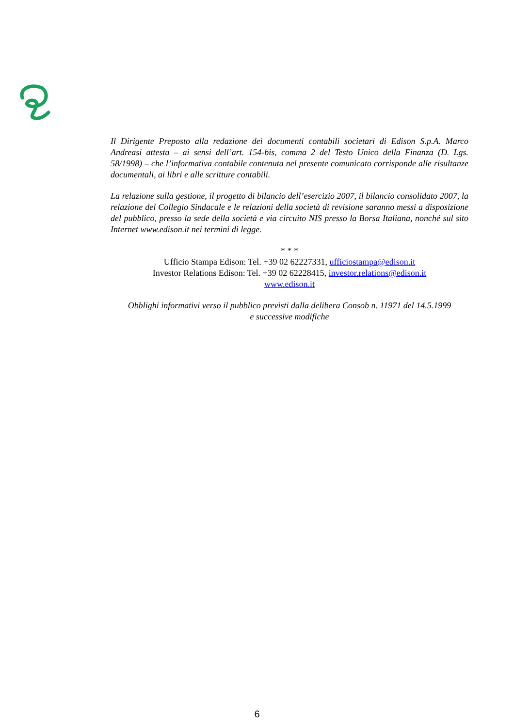Il Dirigente Preposto alla redazione dei documenti contabili societari di Edison S.p.A. Marco Andreasi attesta – ai sensi dell’art. 154-bis, comma 2 del Testo Unico della Finanza (D. Lgs. 58/1998) – che l’informativa contabile contenuta nel presente comunicato corrisponde alle risultanze documentali, ai libri e alle scritture contabili.
La relazione sulla gestione, il progetto di bilancio dell’esercizio 2007, il bilancio consolidato 2007, la relazione del Collegio Sindacale e le relazioni della società di revisione saranno messi a disposizione del pubblico, presso la sede della società e via circuito NIS presso la Borsa Italiana, nonché sul sito Internet www.edison.it nei termini di legge.
* * *
Ufficio Stampa Edison: Tel. +39 02 62227331, ufficiostampa@edison.it
Investor Relations Edison: Tel. +39 02 62228415, investor.relations@edison.it
www.edison.it
Obblighi informativi verso il pubblico previsti dalla delibera Consob n. 11971 del 14.5.1999
e successive modifiche
6